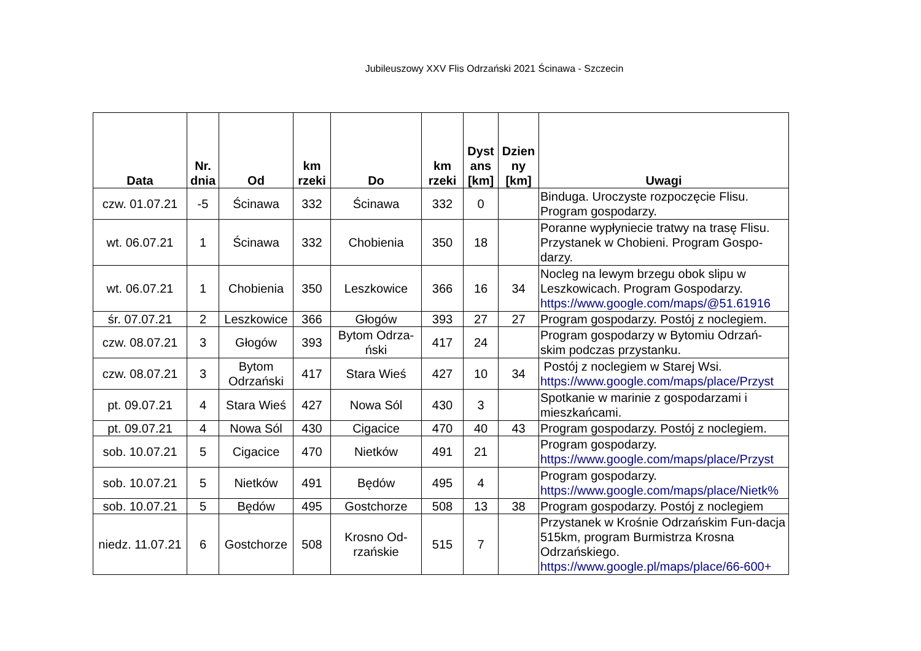Jubileuszowy XXV Flis Odrzański 2021 Ścinawa - Szczecin
| Data | Nr. dnia | Od | km rzeki | Do | km rzeki | Dyst ans [km] | Dzien ny [km] | Uwagi |
| --- | --- | --- | --- | --- | --- | --- | --- | --- |
| czw. 01.07.21 | -5 | Ścinawa | 332 | Ścinawa | 332 | 0 | | Binduga. Uroczyste rozpoczęcie Flisu. Program gospodarzy. |
| wt. 06.07.21 | 1 | Ścinawa | 332 | Chobienia | 350 | 18 | | Poranne wypłyniecie tratwy na trasę Flisu. Przystanek w Chobieni. Program Gospo-darzy. |
| wt. 06.07.21 | 1 | Chobienia | 350 | Leszkowice | 366 | 16 | 34 | Nocleg na lewym brzegu obok slipu w Leszkowicach. Program Gospodarzy. https://www.google.com/maps/@51.61916 |
| śr. 07.07.21 | 2 | Leszkowice | 366 | Głogów | 393 | 27 | 27 | Program gospodarzy. Postój z noclegiem. |
| czw. 08.07.21 | 3 | Głogów | 393 | Bytom Odrza-ński | 417 | 24 | | Program gospodarzy w Bytomiu Odrzań-skim podczas przystanku. |
| czw. 08.07.21 | 3 | Bytom Odrzański | 417 | Stara Wieś | 427 | 10 | 34 | Postój z noclegiem w Starej Wsi. https://www.google.com/maps/place/Przyst |
| pt. 09.07.21 | 4 | Stara Wieś | 427 | Nowa Sól | 430 | 3 | | Spotkanie w marinie z gospodarzami i mieszkańcami. |
| pt. 09.07.21 | 4 | Nowa Sól | 430 | Cigacice | 470 | 40 | 43 | Program gospodarzy. Postój z noclegiem. |
| sob. 10.07.21 | 5 | Cigacice | 470 | Nietków | 491 | 21 | | Program gospodarzy. https://www.google.com/maps/place/Przyst |
| sob. 10.07.21 | 5 | Nietków | 491 | Będów | 495 | 4 | | Program gospodarzy. https://www.google.com/maps/place/Nietk% |
| sob. 10.07.21 | 5 | Będów | 495 | Gostchorze | 508 | 13 | 38 | Program gospodarzy. Postój z noclegiem |
| niedz. 11.07.21 | 6 | Gostchorze | 508 | Krosno Od-rzańskie | 515 | 7 | | Przystanek w Krośnie Odrzańskim Fun-dacja 515km, program Burmistrza Krosna Odrzańskiego. https://www.google.pl/maps/place/66-600+ |